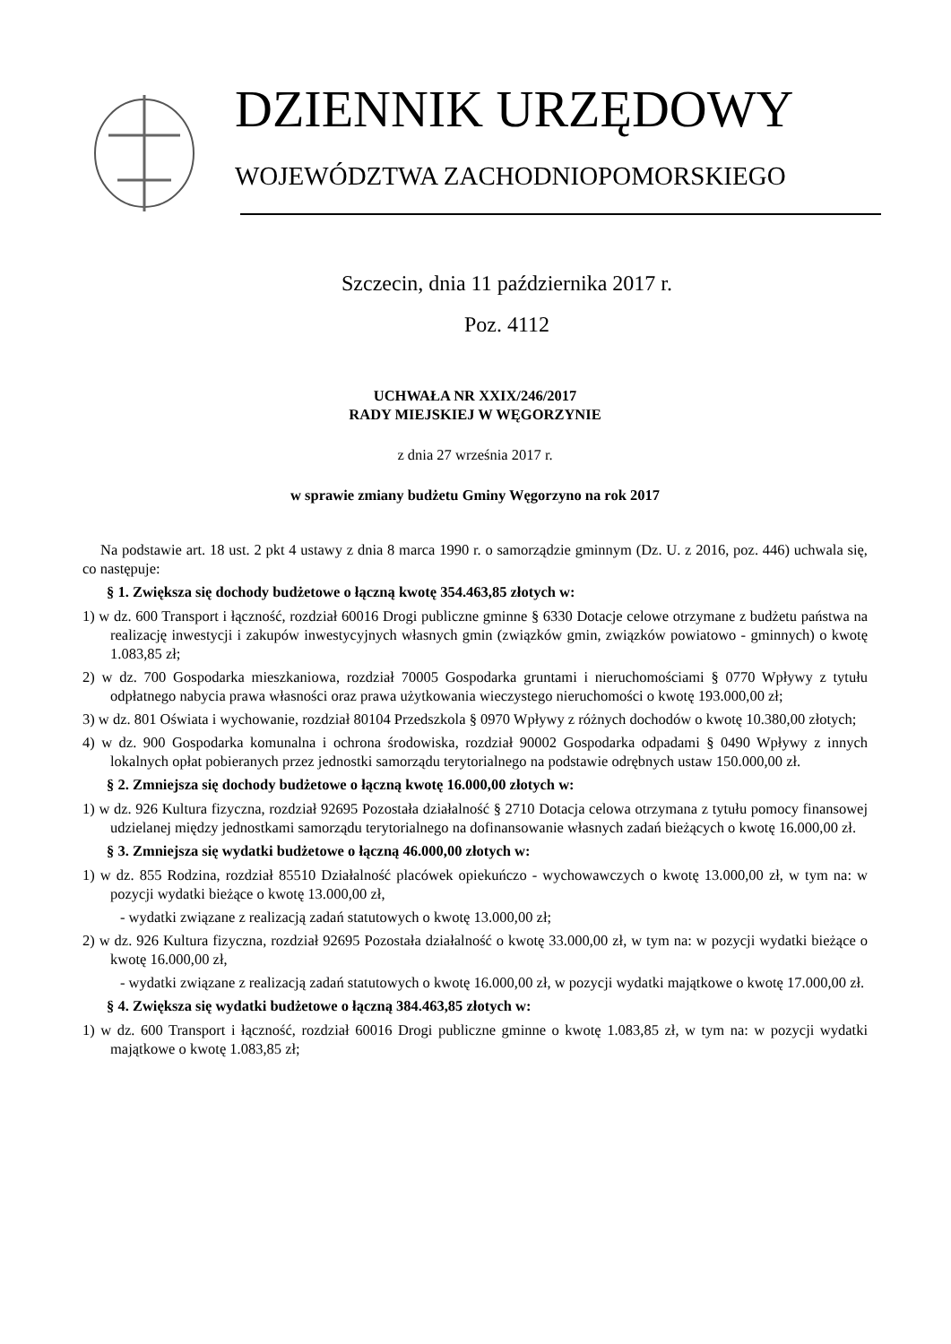DZIENNIK URZĘDOWY
WOJEWÓDZTWA ZACHODNIOPOMORSKIEGO
Szczecin, dnia 11 października 2017 r.
Poz. 4112
UCHWAŁA NR XXIX/246/2017
RADY MIEJSKIEJ W WĘGORZYNIE
z dnia 27 września 2017 r.
w sprawie zmiany budżetu Gminy Węgorzyno na rok 2017
Na podstawie art. 18 ust. 2 pkt 4 ustawy z dnia 8 marca 1990 r. o samorządzie gminnym (Dz. U. z 2016, poz. 446) uchwala się, co następuje:
§ 1. Zwiększa się dochody budżetowe o łączną kwotę 354.463,85 złotych w:
1) w dz. 600 Transport i łączność, rozdział 60016 Drogi publiczne gminne § 6330 Dotacje celowe otrzymane z budżetu państwa na realizację inwestycji i zakupów inwestycyjnych własnych gmin (związków gmin, związków powiatowo - gminnych) o kwotę 1.083,85 zł;
2) w dz. 700 Gospodarka mieszkaniowa, rozdział 70005 Gospodarka gruntami i nieruchomościami § 0770 Wpływy z tytułu odpłatnego nabycia prawa własności oraz prawa użytkowania wieczystego nieruchomości o kwotę 193.000,00 zł;
3) w dz. 801 Oświata i wychowanie, rozdział 80104 Przedszkola § 0970 Wpływy z różnych dochodów o kwotę 10.380,00 złotych;
4) w dz. 900 Gospodarka komunalna i ochrona środowiska, rozdział 90002 Gospodarka odpadami § 0490 Wpływy z innych lokalnych opłat pobieranych przez jednostki samorządu terytorialnego na podstawie odrębnych ustaw 150.000,00 zł.
§ 2. Zmniejsza się dochody budżetowe o łączną kwotę 16.000,00 złotych w:
1) w dz. 926 Kultura fizyczna, rozdział 92695 Pozostała działalność § 2710 Dotacja celowa otrzymana z tytułu pomocy finansowej udzielanej między jednostkami samorządu terytorialnego na dofinansowanie własnych zadań bieżących o kwotę 16.000,00 zł.
§ 3. Zmniejsza się wydatki budżetowe o łączną 46.000,00 złotych w:
1) w dz. 855 Rodzina, rozdział 85510 Działalność placówek opiekuńczo - wychowawczych o kwotę 13.000,00 zł, w tym na: w pozycji wydatki bieżące o kwotę 13.000,00 zł,
- wydatki związane z realizacją zadań statutowych o kwotę 13.000,00 zł;
2) w dz. 926 Kultura fizyczna, rozdział 92695 Pozostała działalność o kwotę 33.000,00 zł, w tym na: w pozycji wydatki bieżące o kwotę 16.000,00 zł,
- wydatki związane z realizacją zadań statutowych o kwotę 16.000,00 zł, w pozycji wydatki majątkowe o kwotę 17.000,00 zł.
§ 4. Zwiększa się wydatki budżetowe o łączną 384.463,85 złotych w:
1) w dz. 600 Transport i łączność, rozdział 60016 Drogi publiczne gminne o kwotę 1.083,85 zł, w tym na: w pozycji wydatki majątkowe o kwotę 1.083,85 zł;